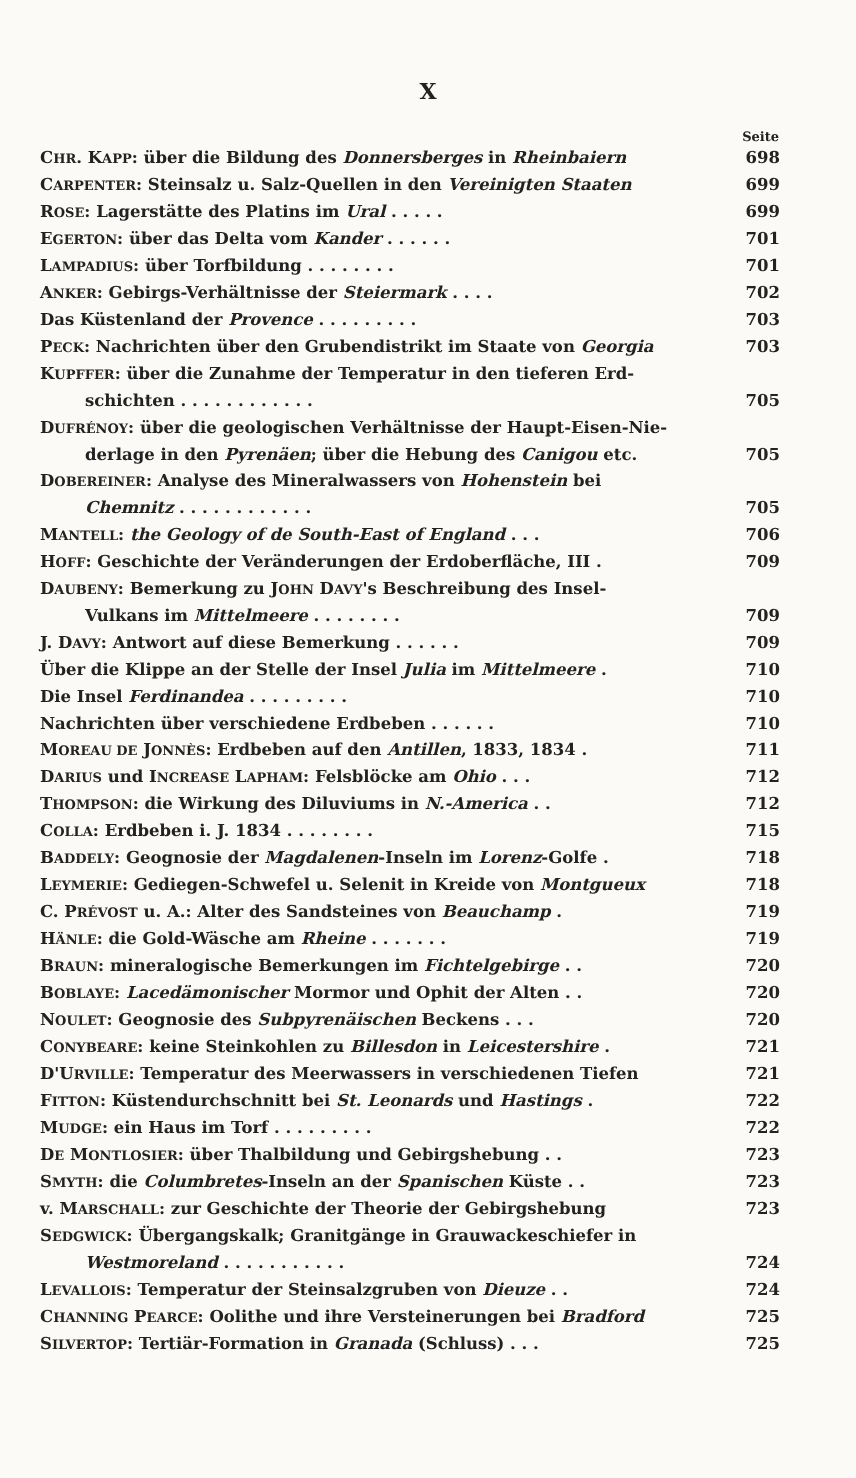X
| | Seite |
| --- | --- |
| C HR . K APP : über die Bildung des Donnersberges in Rheinbaiern | 698 |
| C ARPENTER : Steinsalz u. Salz-Quellen in den Vereinigten Staaten | 699 |
| R OSE : Lagerstätte des Platins im Ural . . . . . | 699 |
| E GERTON : über das Delta vom Kander . . . . . . | 701 |
| L AMPADIUS : über Torfbildung . . . . . . . . | 701 |
| A NKER : Gebirgs-Verhältnisse der Steiermark . . . . | 702 |
| Das Küstenland der Provence . . . . . . . . . | 703 |
| P ECK : Nachrichten über den Grubendistrikt im Staate von Georgia | 703 |
| K UPFFER : über die Zunahme der Temperatur in den tieferen Erd- | |
| schichten . . . . . . . . . . . . | 705 |
| D UFRÉNOY : über die geologischen Verhältnisse der Haupt-Eisen-Nie- | |
| derlage in den Pyrenäen ; über die Hebung des Canigou etc. | 705 |
| D OBEREINER : Analyse des Mineralwassers von Hohenstein bei | |
| Chemnitz . . . . . . . . . . . . | 705 |
| M ANTELL : the Geology of de South-East of England . . . | 706 |
| H OFF : Geschichte der Veränderungen der Erdoberfläche, III . | 709 |
| D AUBENY : Bemerkung zu J OHN D AVY 's Beschreibung des Insel- | |
| Vulkans im Mittelmeere . . . . . . . . | 709 |
| J. D AVY : Antwort auf diese Bemerkung . . . . . . | 709 |
| Über die Klippe an der Stelle der Insel Julia im Mittelmeere . | 710 |
| Die Insel Ferdinandea . . . . . . . . . | 710 |
| Nachrichten über verschiedene Erdbeben . . . . . . | 710 |
| M OREAU DE J ONNÈS : Erdbeben auf den Antillen , 1833, 1834 . | 711 |
| D ARIUS und I NCREASE L APHAM : Felsblöcke am Ohio . . . | 712 |
| T HOMPSON : die Wirkung des Diluviums in N.-America . . | 712 |
| C OLLA : Erdbeben i. J. 1834 . . . . . . . . | 715 |
| B ADDELY : Geognosie der Magdalenen -Inseln im Lorenz -Golfe . | 718 |
| L EYMERIE : Gediegen-Schwefel u. Selenit in Kreide von Montgueux | 718 |
| C. P RÉVOST u. A.: Alter des Sandsteines von Beauchamp . | 719 |
| H ÄNLE : die Gold-Wäsche am Rheine . . . . . . . | 719 |
| B RAUN : mineralogische Bemerkungen im Fichtelgebirge . . | 720 |
| B OBLAYE : Lacedämonischer Mormor und Ophit der Alten . . | 720 |
| N OULET : Geognosie des Subpyrenäischen Beckens . . . | 720 |
| C ONYBEARE : keine Steinkohlen zu Billesdon in Leicestershire . | 721 |
| D'U RVILLE : Temperatur des Meerwassers in verschiedenen Tiefen | 721 |
| F ITTON : Küstendurchschnitt bei St. Leonards und Hastings . | 722 |
| M UDGE : ein Haus im Torf . . . . . . . . . | 722 |
| D E M ONTLOSIER : über Thalbildung und Gebirgshebung . . | 723 |
| S MYTH : die Columbretes -Inseln an der Spanischen Küste . . | 723 |
| v. M ARSCHALL : zur Geschichte der Theorie der Gebirgshebung | 723 |
| S EDGWICK : Übergangskalk; Granitgänge in Grauwackeschiefer in | |
| Westmoreland . . . . . . . . . . . | 724 |
| L EVALLOIS : Temperatur der Steinsalzgruben von Dieuze . . | 724 |
| C HANNING P EARCE : Oolithe und ihre Versteinerungen bei Bradford | 725 |
| S ILVERTOP : Tertiär-Formation in Granada (Schluss) . . . | 725 |